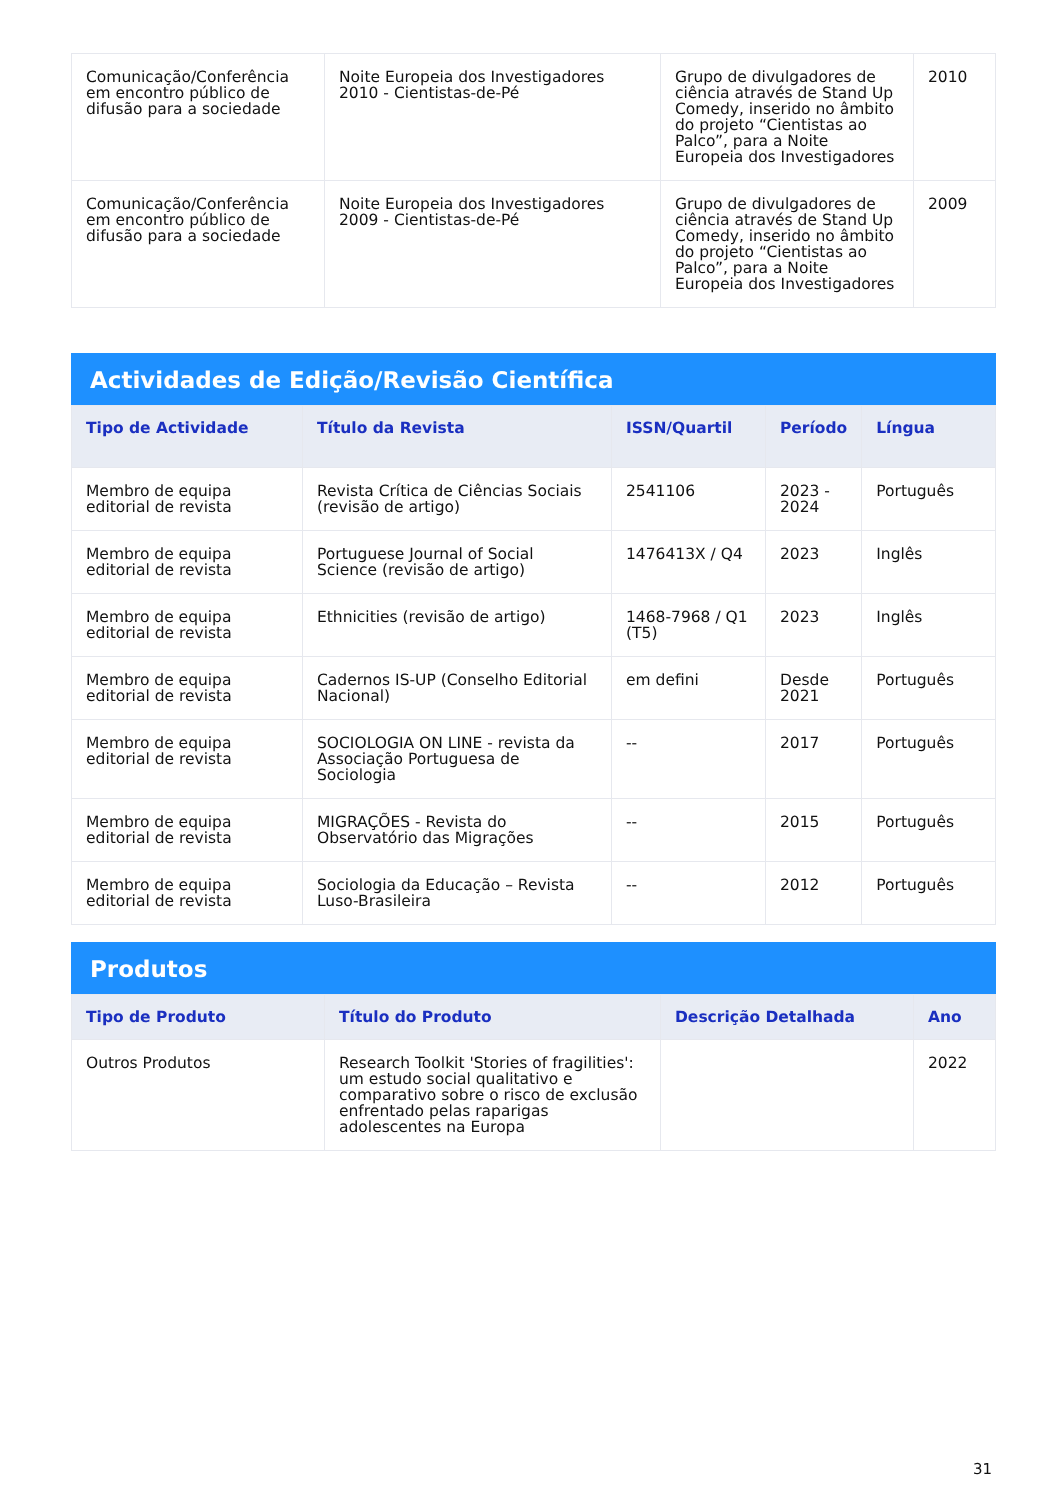| Comunicação/Conferência em encontro público de difusão para a sociedade | Noite Europeia dos Investigadores 2010 - Cientistas-de-Pé | Grupo de divulgadores de ciência através de Stand Up Comedy, inserido no âmbito do projeto “Cientistas ao Palco”, para a Noite Europeia dos Investigadores | 2010 |
| Comunicação/Conferência em encontro público de difusão para a sociedade | Noite Europeia dos Investigadores 2009 - Cientistas-de-Pé | Grupo de divulgadores de ciência através de Stand Up Comedy, inserido no âmbito do projeto “Cientistas ao Palco”, para a Noite Europeia dos Investigadores | 2009 |
Actividades de Edição/Revisão Científica
| Tipo de Actividade | Título da Revista | ISSN/Quartil | Período | Língua |
| --- | --- | --- | --- | --- |
| Membro de equipa editorial de revista | Revista Crítica de Ciências Sociais (revisão de artigo) | 2541106 | 2023 - 2024 | Português |
| Membro de equipa editorial de revista | Portuguese Journal of Social Science (revisão de artigo) | 1476413X / Q4 | 2023 | Inglês |
| Membro de equipa editorial de revista | Ethnicities (revisão de artigo) | 1468-7968 / Q1 (T5) | 2023 | Inglês |
| Membro de equipa editorial de revista | Cadernos IS-UP (Conselho Editorial Nacional) | em defini | Desde 2021 | Português |
| Membro de equipa editorial de revista | SOCIOLOGIA ON LINE - revista da Associação Portuguesa de Sociologia | -- | 2017 | Português |
| Membro de equipa editorial de revista | MIGRAÇÕES - Revista do Observatório das Migrações | -- | 2015 | Português |
| Membro de equipa editorial de revista | Sociologia da Educação – Revista Luso-Brasileira | -- | 2012 | Português |
Produtos
| Tipo de Produto | Título do Produto | Descrição Detalhada | Ano |
| --- | --- | --- | --- |
| Outros Produtos | Research Toolkit 'Stories of fragilities': um estudo social qualitativo e comparativo sobre o risco de exclusão enfrentado pelas raparigas adolescentes na Europa | | 2022 |
31